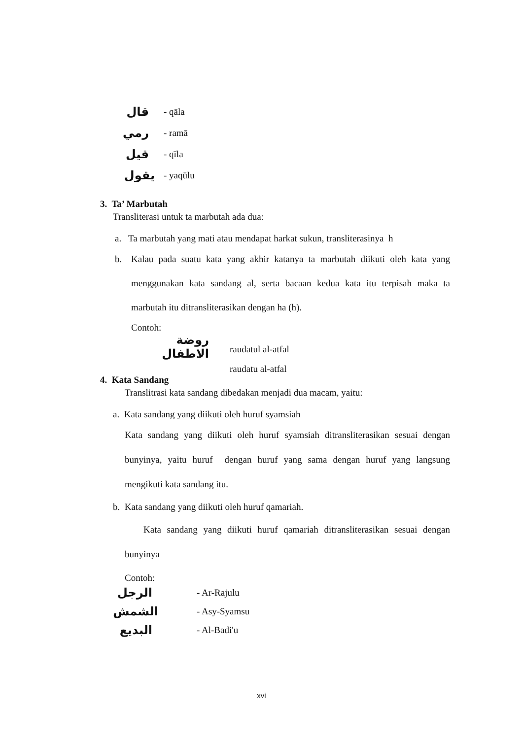قال - qāla
رمي - ramā
قيل - qīla
يقول - yaqūlu
3. Ta’ Marbutah
Transliterasi untuk ta marbutah ada dua:
a. Ta marbutah yang mati atau mendapat harkat sukun, transliterasinya h
b.
Kalau pada suatu kata yang akhir katanya ta marbutah diikuti oleh kata yang menggunakan kata sandang al, serta bacaan kedua kata itu terpisah maka ta marbutah itu ditransliterasikan dengan ha (h).
Contoh:
روضة الاطفال raudatul al-atfal
raudatu al-atfal
4. Kata Sandang
Translitrasi kata sandang dibedakan menjadi dua macam, yaitu:
a. Kata sandang yang diikuti oleh huruf syamsiah
Kata sandang yang diikuti oleh huruf syamsiah ditransliterasikan sesuai dengan bunyinya, yaitu huruf dengan huruf yang sama dengan huruf yang langsung mengikuti kata sandang itu.
b. Kata sandang yang diikuti oleh huruf qamariah.
Kata sandang yang diikuti huruf qamariah ditransliterasikan sesuai dengan bunyinya
Contoh:
الرجل - Ar-Rajulu
الشمش - Asy-Syamsu
البديع - Al-Badi'u
xvi